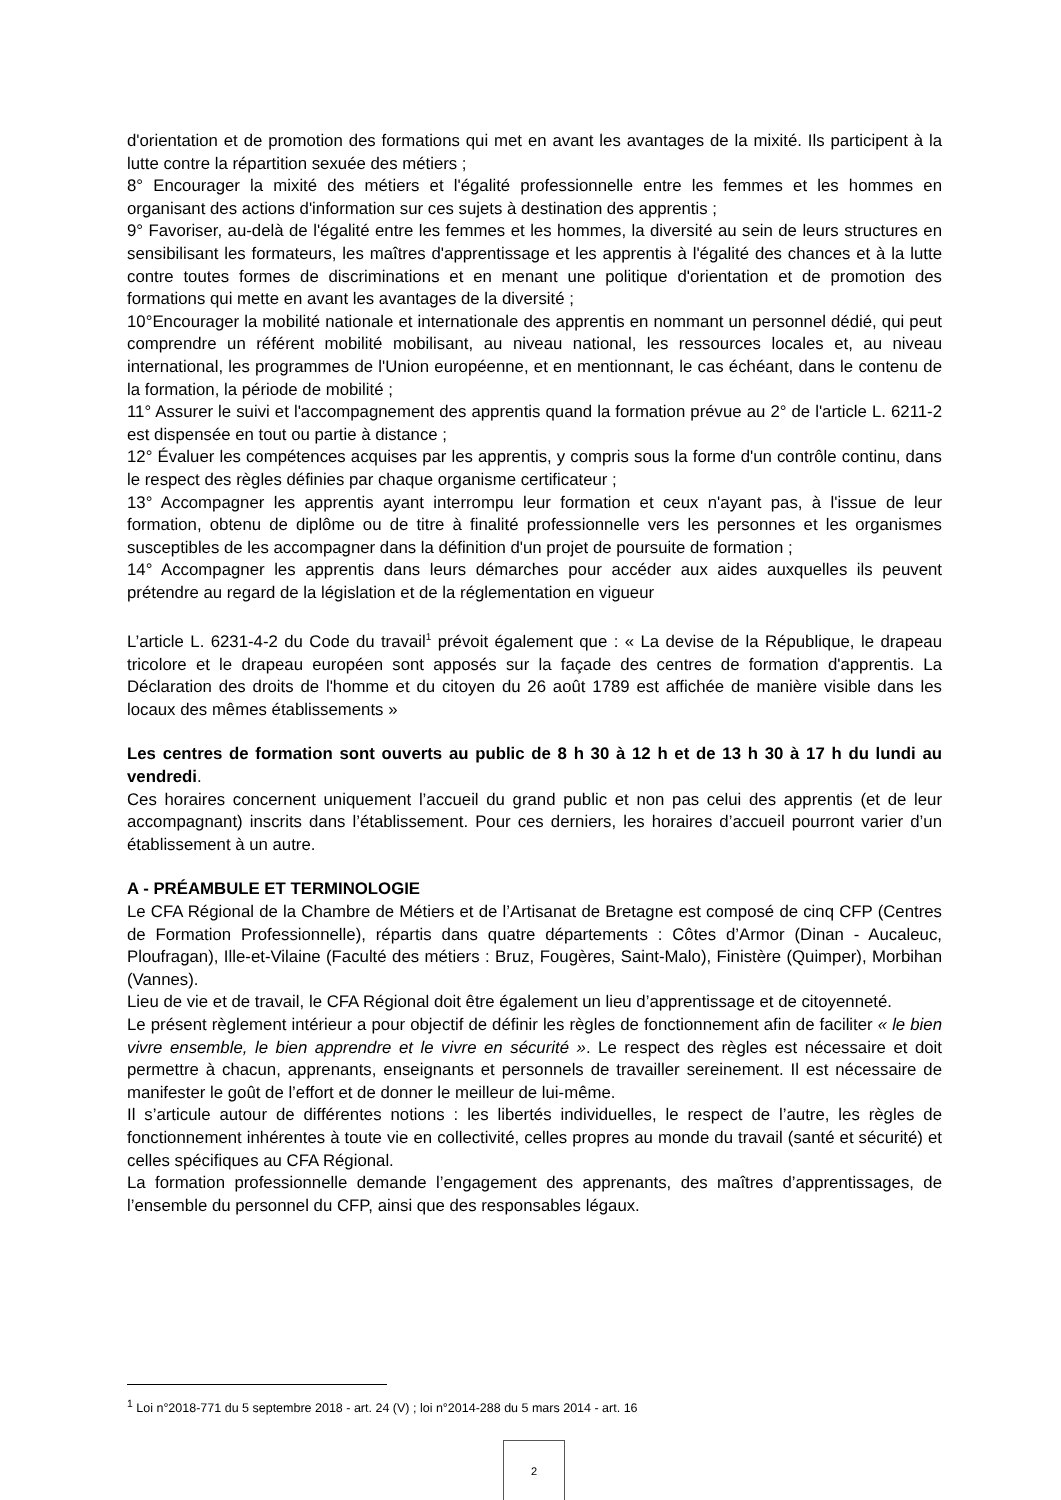d'orientation et de promotion des formations qui met en avant les avantages de la mixité. Ils participent à la lutte contre la répartition sexuée des métiers ;
8° Encourager la mixité des métiers et l'égalité professionnelle entre les femmes et les hommes en organisant des actions d'information sur ces sujets à destination des apprentis ;
9° Favoriser, au-delà de l'égalité entre les femmes et les hommes, la diversité au sein de leurs structures en sensibilisant les formateurs, les maîtres d'apprentissage et les apprentis à l'égalité des chances et à la lutte contre toutes formes de discriminations et en menant une politique d'orientation et de promotion des formations qui mette en avant les avantages de la diversité ;
10°Encourager la mobilité nationale et internationale des apprentis en nommant un personnel dédié, qui peut comprendre un référent mobilité mobilisant, au niveau national, les ressources locales et, au niveau international, les programmes de l'Union européenne, et en mentionnant, le cas échéant, dans le contenu de la formation, la période de mobilité ;
11° Assurer le suivi et l'accompagnement des apprentis quand la formation prévue au 2° de l'article L. 6211-2 est dispensée en tout ou partie à distance ;
12° Évaluer les compétences acquises par les apprentis, y compris sous la forme d'un contrôle continu, dans le respect des règles définies par chaque organisme certificateur ;
13° Accompagner les apprentis ayant interrompu leur formation et ceux n'ayant pas, à l'issue de leur formation, obtenu de diplôme ou de titre à finalité professionnelle vers les personnes et les organismes susceptibles de les accompagner dans la définition d'un projet de poursuite de formation ;
14° Accompagner les apprentis dans leurs démarches pour accéder aux aides auxquelles ils peuvent prétendre au regard de la législation et de la réglementation en vigueur
L’article L. 6231-4-2 du Code du travail<sup>1</sup> prévoit également que : « La devise de la République, le drapeau tricolore et le drapeau européen sont apposés sur la façade des centres de formation d'apprentis. La Déclaration des droits de l'homme et du citoyen du 26 août 1789 est affichée de manière visible dans les locaux des mêmes établissements »
Les centres de formation sont ouverts au public de 8 h 30 à 12 h et de 13 h 30 à 17 h du lundi au vendredi.
Ces horaires concernent uniquement l’accueil du grand public et non pas celui des apprentis (et de leur accompagnant) inscrits dans l’établissement. Pour ces derniers, les horaires d’accueil pourront varier d’un établissement à un autre.
A - PRÉAMBULE ET TERMINOLOGIE
Le CFA Régional de la Chambre de Métiers et de l’Artisanat de Bretagne est composé de cinq CFP (Centres de Formation Professionnelle), répartis dans quatre départements : Côtes d’Armor (Dinan - Aucaleuc, Ploufragan), Ille-et-Vilaine (Faculté des métiers : Bruz, Fougères, Saint-Malo), Finistère (Quimper), Morbihan (Vannes).
Lieu de vie et de travail, le CFA Régional doit être également un lieu d’apprentissage et de citoyenneté.
Le présent règlement intérieur a pour objectif de définir les règles de fonctionnement afin de faciliter « le bien vivre ensemble, le bien apprendre et le vivre en sécurité ». Le respect des règles est nécessaire et doit permettre à chacun, apprenants, enseignants et personnels de travailler sereinement. Il est nécessaire de manifester le goût de l’effort et de donner le meilleur de lui-même.
Il s’articule autour de différentes notions : les libertés individuelles, le respect de l’autre, les règles de fonctionnement inhérentes à toute vie en collectivité, celles propres au monde du travail (santé et sécurité) et celles spécifiques au CFA Régional.
La formation professionnelle demande l’engagement des apprenants, des maîtres d’apprentissages, de l’ensemble du personnel du CFP, ainsi que des responsables légaux.
<sup>1</sup> Loi n°2018-771 du 5 septembre 2018 - art. 24 (V) ; loi n°2014-288 du 5 mars 2014 - art. 16
2